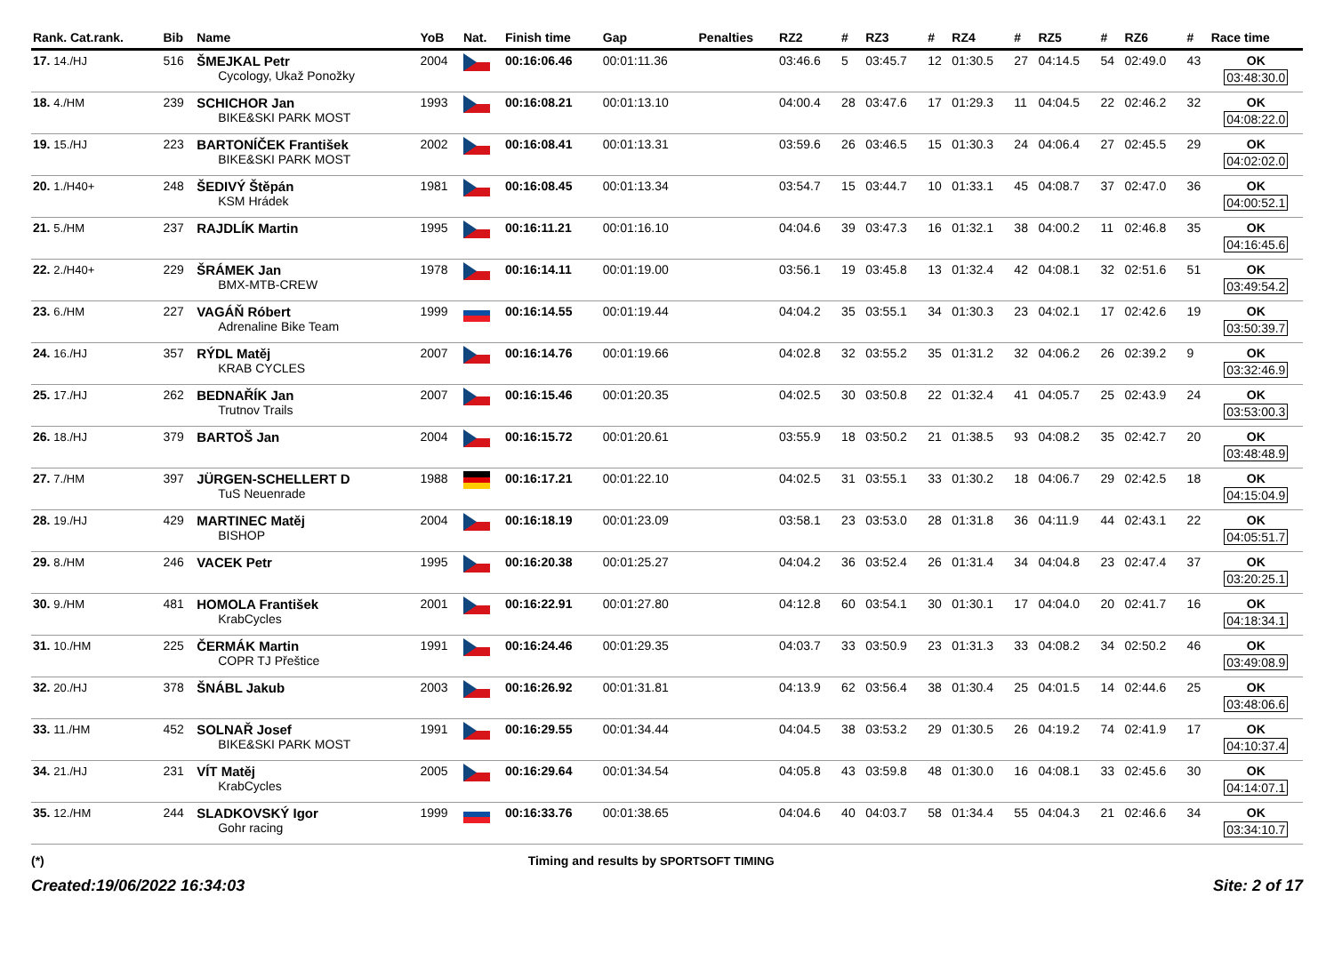| Rank. Cat.rank. | Bib | Name | YoB | Nat. | Finish time | Gap | Penalties | RZ2 | # | RZ3 | # | RZ4 | # | RZ5 | # | RZ6 | # | Race time |
| --- | --- | --- | --- | --- | --- | --- | --- | --- | --- | --- | --- | --- | --- | --- | --- | --- | --- | --- |
| 17. 14./HJ | 516 | ŠMEJKAL Petr Cycology, Ukaž Ponožky | 2004 | | 00:16:06.46 | 00:01:11.36 | | 03:46.6 | 5 | 03:45.7 | 12 | 01:30.5 | 27 | 04:14.5 | 54 | 02:49.0 | 43 | OK 03:48:30.0 |
| 18. 4./HM | 239 | SCHICHOR Jan BIKE&SKI PARK MOST | 1993 | | 00:16:08.21 | 00:01:13.10 | | 04:00.4 | 28 | 03:47.6 | 17 | 01:29.3 | 11 | 04:04.5 | 22 | 02:46.2 | 32 | OK 04:08:22.0 |
| 19. 15./HJ | 223 | BARTONÍČEK František BIKE&SKI PARK MOST | 2002 | | 00:16:08.41 | 00:01:13.31 | | 03:59.6 | 26 | 03:46.5 | 15 | 01:30.3 | 24 | 04:06.4 | 27 | 02:45.5 | 29 | OK 04:02:02.0 |
| 20. 1./H40+ | 248 | ŠEDIVÝ Štěpán KSM Hrádek | 1981 | | 00:16:08.45 | 00:01:13.34 | | 03:54.7 | 15 | 03:44.7 | 10 | 01:33.1 | 45 | 04:08.7 | 37 | 02:47.0 | 36 | OK 04:00:52.1 |
| 21. 5./HM | 237 | RAJDLÍK Martin | 1995 | | 00:16:11.21 | 00:01:16.10 | | 04:04.6 | 39 | 03:47.3 | 16 | 01:32.1 | 38 | 04:00.2 | 11 | 02:46.8 | 35 | OK 04:16:45.6 |
| 22. 2./H40+ | 229 | ŠRÁMEK Jan BMX-MTB-CREW | 1978 | | 00:16:14.11 | 00:01:19.00 | | 03:56.1 | 19 | 03:45.8 | 13 | 01:32.4 | 42 | 04:08.1 | 32 | 02:51.6 | 51 | OK 03:49:54.2 |
| 23. 6./HM | 227 | VAGÁŇ Róbert Adrenaline Bike Team | 1999 | | 00:16:14.55 | 00:01:19.44 | | 04:04.2 | 35 | 03:55.1 | 34 | 01:30.3 | 23 | 04:02.1 | 17 | 02:42.6 | 19 | OK 03:50:39.7 |
| 24. 16./HJ | 357 | RÝDL Matěj KRAB CYCLES | 2007 | | 00:16:14.76 | 00:01:19.66 | | 04:02.8 | 32 | 03:55.2 | 35 | 01:31.2 | 32 | 04:06.2 | 26 | 02:39.2 | 9 | OK 03:32:46.9 |
| 25. 17./HJ | 262 | BEDNAŘÍK Jan Trutnov Trails | 2007 | | 00:16:15.46 | 00:01:20.35 | | 04:02.5 | 30 | 03:50.8 | 22 | 01:32.4 | 41 | 04:05.7 | 25 | 02:43.9 | 24 | OK 03:53:00.3 |
| 26. 18./HJ | 379 | BARTOŠ Jan | 2004 | | 00:16:15.72 | 00:01:20.61 | | 03:55.9 | 18 | 03:50.2 | 21 | 01:38.5 | 93 | 04:08.2 | 35 | 02:42.7 | 20 | OK 03:48:48.9 |
| 27. 7./HM | 397 | JÜRGEN-SCHELLERT D TuS Neuenrade | 1988 | | 00:16:17.21 | 00:01:22.10 | | 04:02.5 | 31 | 03:55.1 | 33 | 01:30.2 | 18 | 04:06.7 | 29 | 02:42.5 | 18 | OK 04:15:04.9 |
| 28. 19./HJ | 429 | MARTINEC Matěj BISHOP | 2004 | | 00:16:18.19 | 00:01:23.09 | | 03:58.1 | 23 | 03:53.0 | 28 | 01:31.8 | 36 | 04:11.9 | 44 | 02:43.1 | 22 | OK 04:05:51.7 |
| 29. 8./HM | 246 | VACEK Petr | 1995 | | 00:16:20.38 | 00:01:25.27 | | 04:04.2 | 36 | 03:52.4 | 26 | 01:31.4 | 34 | 04:04.8 | 23 | 02:47.4 | 37 | OK 03:20:25.1 |
| 30. 9./HM | 481 | HOMOLA František KrabCycles | 2001 | | 00:16:22.91 | 00:01:27.80 | | 04:12.8 | 60 | 03:54.1 | 30 | 01:30.1 | 17 | 04:04.0 | 20 | 02:41.7 | 16 | OK 04:18:34.1 |
| 31. 10./HM | 225 | ČERMÁK Martin COPR TJ Přeštice | 1991 | | 00:16:24.46 | 00:01:29.35 | | 04:03.7 | 33 | 03:50.9 | 23 | 01:31.3 | 33 | 04:08.2 | 34 | 02:50.2 | 46 | OK 03:49:08.9 |
| 32. 20./HJ | 378 | ŠNÁBL Jakub | 2003 | | 00:16:26.92 | 00:01:31.81 | | 04:13.9 | 62 | 03:56.4 | 38 | 01:30.4 | 25 | 04:01.5 | 14 | 02:44.6 | 25 | OK 03:48:06.6 |
| 33. 11./HM | 452 | SOLNAŘ Josef BIKE&SKI PARK MOST | 1991 | | 00:16:29.55 | 00:01:34.44 | | 04:04.5 | 38 | 03:53.2 | 29 | 01:30.5 | 26 | 04:19.2 | 74 | 02:41.9 | 17 | OK 04:10:37.4 |
| 34. 21./HJ | 231 | VÍT Matěj KrabCycles | 2005 | | 00:16:29.64 | 00:01:34.54 | | 04:05.8 | 43 | 03:59.8 | 48 | 01:30.0 | 16 | 04:08.1 | 33 | 02:45.6 | 30 | OK 04:14:07.1 |
| 35. 12./HM | 244 | SLADKOVSKÝ Igor Gohr racing | 1999 | | 00:16:33.76 | 00:01:38.65 | | 04:04.6 | 40 | 04:03.7 | 58 | 01:34.4 | 55 | 04:04.3 | 21 | 02:46.6 | 34 | OK 03:34:10.7 |
(*) Timing and results by SPORTSOFT TIMING
Created:19/06/2022 16:34:03 Site: 2 of 17